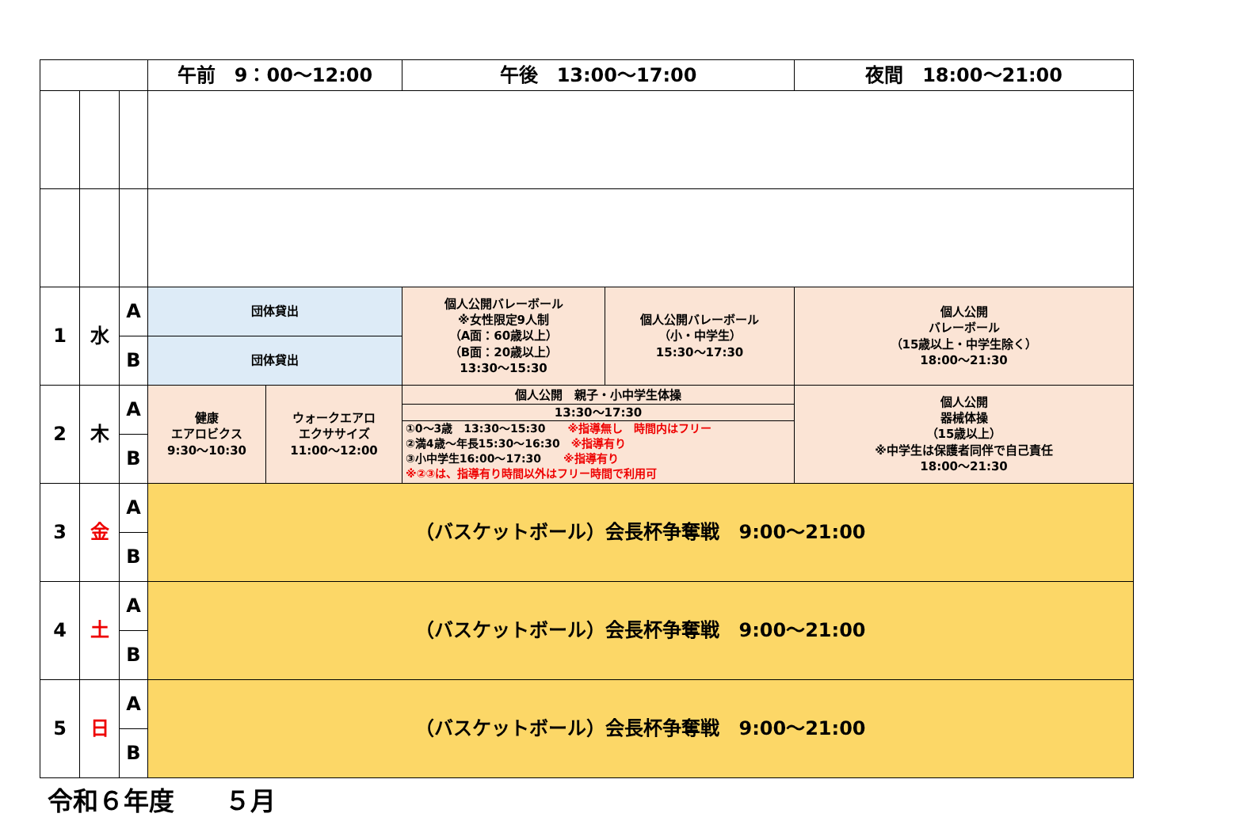| | | | 午前 9：00～12:00 | | 午後 13:00～17:00 | | 夜間 18:00～21:00 |
| --- | --- | --- | --- | --- | --- | --- | --- |
| 1 | 水 | A | 団体貸出 | | 個人公開バレーボール ※女性限定9人制 （A面：60歳以上） （B面：20歳以上） 13:30～15:30 | 個人公開バレーボール （小・中学生） 15:30～17:30 | 個人公開 バレーボール （15歳以上・中学生除く） 18:00～21:30 |
| | | B | 団体貸出 | | | | |
| 2 | 木 | A | 健康 エアロビクス 9:30～10:30 | ウォークエアロ エクササイズ 11:00～12:00 | 個人公開 親子・小中学生体操 13:30～17:30 ①0～3歳 13:30～15:30 ※指導無し 時間内はフリー ②満4歳～年長15:30～16:30 ※指導有り ③小中学生16:00～17:30 ※指導有り ※②③は、指導有り時間以外はフリー時間で利用可 | | 個人公開 器械体操 （15歳以上） ※中学生は保護者同伴で自己責任 18:00～21:30 |
| | | B | | | | | |
| 3 | 金 | A | （バスケットボール）会長杯争奪戦 9:00～21:00 | | | | |
| | | B | | | | | |
| 4 | 土 | A | （バスケットボール）会長杯争奪戦 9:00～21:00 | | | | |
| | | B | | | | | |
| 5 | 日 | A | （バスケットボール）会長杯争奪戦 9:00～21:00 | | | | |
| | | B | | | | | |
令和６年度　　５月